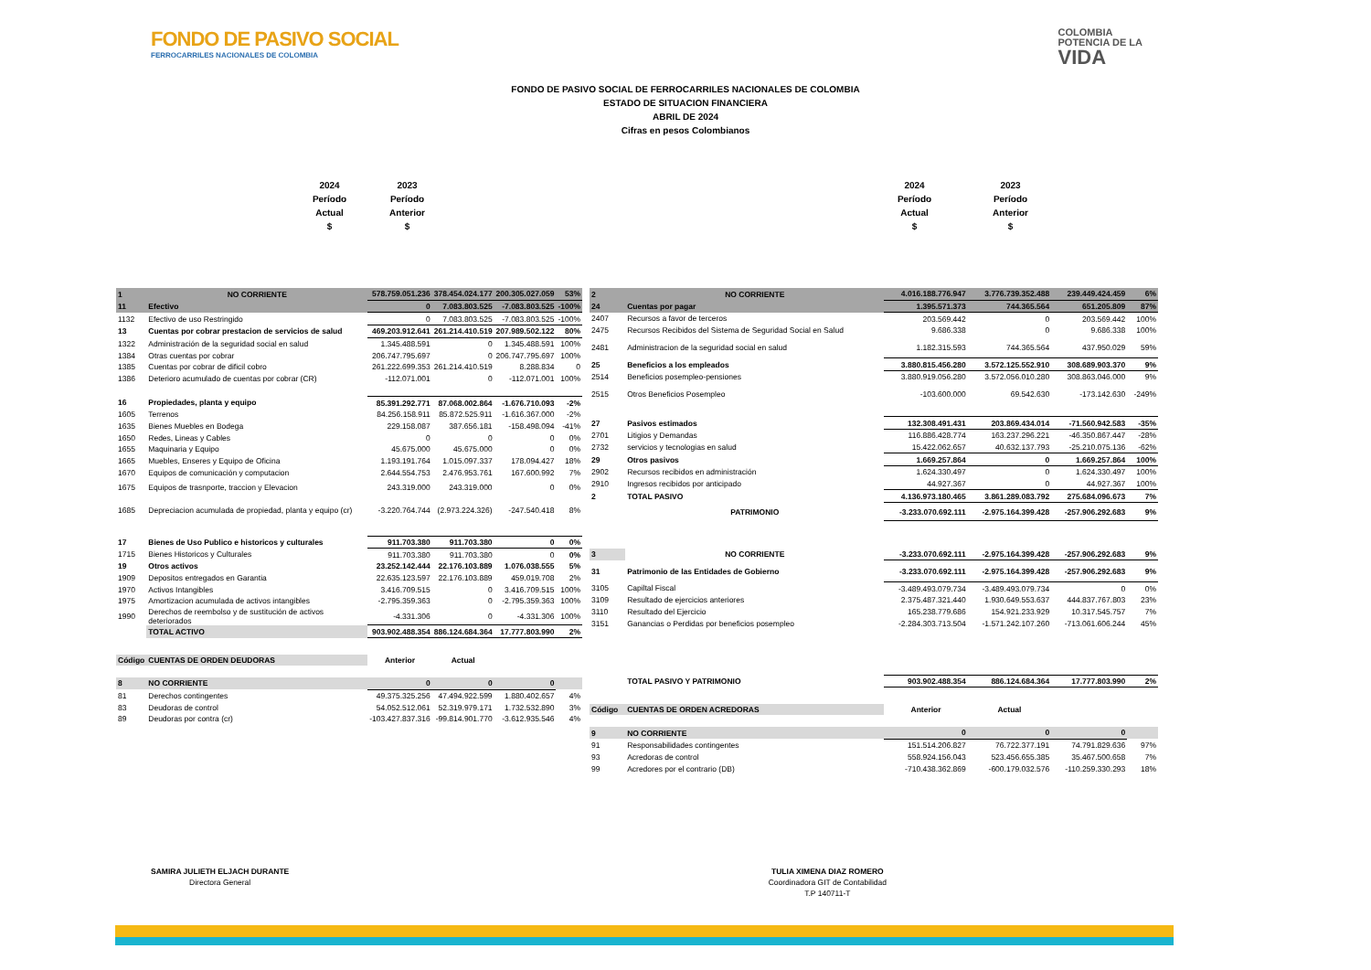FONDO DE PASIVO SOCIAL
FERROCARRILES NACIONALES DE COLOMBIA
COLOMBIA
POTENCIA DE LA
VIDA
FONDO DE PASIVO SOCIAL DE FERROCARRILES NACIONALES DE COLOMBIA
ESTADO DE SITUACION FINANCIERA
ABRIL DE 2024
Cifras en pesos Colombianos
2024
Período
Actual
$
2023
Período
Anterior
$
2024
Período
Actual
$
2023
Período
Anterior
$
| 1 | NO CORRIENTE | 578.759.051.236 | 378.454.024.177 | 200.305.027.059 | 53% |
| 11 | Efectivo | 0 | 7.083.803.525 | -7.083.803.525 | -100% |
| 1132 | Efectivo de uso Restringido | 0 | 7.083.803.525 | -7.083.803.525 | -100% |
| 13 | Cuentas por cobrar prestacion de servicios de salud | 469.203.912.641 | 261.214.410.519 | 207.989.502.122 | 80% |
| 1322 | Administración de la seguridad social en salud | 1.345.488.591 | 0 | 1.345.488.591 | 100% |
| 1384 | Otras cuentas por cobrar | 206.747.795.697 | 0 | 206.747.795.697 | 100% |
| 1385 | Cuentas por cobrar de dificil cobro | 261.222.699.353 | 261.214.410.519 | 8.288.834 | 0 |
| 1386 | Deterioro acumulado de cuentas por cobrar (CR) | -112.071.001 | 0 | -112.071.001 | 100% |
| 16 | Propiedades, planta y equipo | 85.391.292.771 | 87.068.002.864 | -1.676.710.093 | -2% |
| 1605 | Terrenos | 84.256.158.911 | 85.872.525.911 | -1.616.367.000 | -2% |
| 1635 | Bienes Muebles en Bodega | 229.158.087 | 387.656.181 | -158.498.094 | -41% |
| 1650 | Redes, Lineas y Cables | 0 | 0 | 0 | 0% |
| 1655 | Maquinaria y Equipo | 45.675.000 | 45.675.000 | 0 | 0% |
| 1665 | Muebles, Enseres y Equipo de Oficina | 1.193.191.764 | 1.015.097.337 | 178.094.427 | 18% |
| 1670 | Equipos de comunicación y computacion | 2.644.554.753 | 2.476.953.761 | 167.600.992 | 7% |
| 1675 | Equipos de trasnporte, traccion y Elevacion | 243.319.000 | 243.319.000 | 0 | 0% |
| 1685 | Depreciacion acumulada de propiedad, planta y equipo (cr) | -3.220.764.744 | (2.973.224.326) | -247.540.418 | 8% |
| 17 | Bienes de Uso Publico e historicos y culturales | 911.703.380 | 911.703.380 | 0 | 0% |
| 1715 | Bienes Historicos y Culturales | 911.703.380 | 911.703.380 | 0 | 0% |
| 19 | Otros activos | 23.252.142.444 | 22.176.103.889 | 1.076.038.555 | 5% |
| 1909 | Depositos entregados en Garantia | 22.635.123.597 | 22.176.103.889 | 459.019.708 | 2% |
| 1970 | Activos Intangibles | 3.416.709.515 | 0 | 3.416.709.515 | 100% |
| 1975 | Amortizacion acumulada de activos intangibles | -2.795.359.363 | 0 | -2.795.359.363 | 100% |
| 1990 | Derechos de reembolso y de sustitución de activos deteriorados | -4.331.306 | 0 | -4.331.306 | 100% |
| | TOTAL ACTIVO | 903.902.488.354 | 886.124.684.364 | 17.777.803.990 | 2% |
| Código | CUENTAS DE ORDEN DEUDORAS | Anterior | Actual | | |
| 8 | NO CORRIENTE | 0 | 0 | 0 | |
| 81 | Derechos contingentes | 49.375.325.256 | 47.494.922.599 | 1.880.402.657 | 4% |
| 83 | Deudoras de control | 54.052.512.061 | 52.319.979.171 | 1.732.532.890 | 3% |
| 89 | Deudoras por contra (cr) | -103.427.837.316 | -99.814.901.770 | -3.612.935.546 | 4% |
| 2 | NO CORRIENTE | 4.016.188.776.947 | 3.776.739.352.488 | 239.449.424.459 | 6% |
| 24 | Cuentas por pagar | 1.395.571.373 | 744.365.564 | 651.205.809 | 87% |
| 2407 | Recursos a favor de terceros | 203.569.442 | 0 | 203.569.442 | 100% |
| 2475 | Recursos Recibidos del Sistema de Seguridad Social en Salud | 9.686.338 | 0 | 9.686.338 | 100% |
| 2481 | Administracion de la seguridad social en salud | 1.182.315.593 | 744.365.564 | 437.950.029 | 59% |
| 25 | Beneficios a los empleados | 3.880.815.456.280 | 3.572.125.552.910 | 308.689.903.370 | 9% |
| 2514 | Beneficios posempleo-pensiones | 3.880.919.056.280 | 3.572.056.010.280 | 308.863.046.000 | 9% |
| 2515 | Otros Beneficios Posempleo | -103.600.000 | 69.542.630 | -173.142.630 | -249% |
| 27 | Pasivos estimados | 132.308.491.431 | 203.869.434.014 | -71.560.942.583 | -35% |
| 2701 | Litigios y Demandas | 116.886.428.774 | 163.237.296.221 | -46.350.867.447 | -28% |
| 2732 | servicios y tecnologias en salud | 15.422.062.657 | 40.632.137.793 | -25.210.075.136 | -62% |
| 29 | Otros pasivos | 1.669.257.864 | 0 | 1.669.257.864 | 100% |
| 2902 | Recursos recibidos en administración | 1.624.330.497 | 0 | 1.624.330.497 | 100% |
| 2910 | Ingresos recibidos por anticipado | 44.927.367 | 0 | 44.927.367 | 100% |
| 2 | TOTAL PASIVO | 4.136.973.180.465 | 3.861.289.083.792 | 275.684.096.673 | 7% |
| | PATRIMONIO | -3.233.070.692.111 | -2.975.164.399.428 | -257.906.292.683 | 9% |
| 3 | NO CORRIENTE | -3.233.070.692.111 | -2.975.164.399.428 | -257.906.292.683 | 9% |
| 31 | Patrimonio de las Entidades de Gobierno | -3.233.070.692.111 | -2.975.164.399.428 | -257.906.292.683 | 9% |
| 3105 | Capiltal Fiscal | -3.489.493.079.734 | -3.489.493.079.734 | 0 | 0% |
| 3109 | Resultado de ejercicios anteriores | 2.375.487.321.440 | 1.930.649.553.637 | 444.837.767.803 | 23% |
| 3110 | Resultado del Ejercicio | 165.238.779.686 | 154.921.233.929 | 10.317.545.757 | 7% |
| 3151 | Ganancias o Perdidas por beneficios posempleo | -2.284.303.713.504 | -1.571.242.107.260 | -713.061.606.244 | 45% |
| | TOTAL PASIVO Y PATRIMONIO | 903.902.488.354 | 886.124.684.364 | 17.777.803.990 | 2% |
| Código | CUENTAS DE ORDEN ACREDORAS | Anterior | Actual | | |
| 9 | NO CORRIENTE | 0 | 0 | 0 | |
| 91 | Responsabilidades contingentes | 151.514.206.827 | 76.722.377.191 | 74.791.829.636 | 97% |
| 93 | Acredoras de control | 558.924.156.043 | 523.456.655.385 | 35.467.500.658 | 7% |
| 99 | Acredores por el contrario (DB) | -710.438.362.869 | -600.179.032.576 | -110.259.330.293 | 18% |
SAMIRA JULIETH ELJACH DURANTE
Directora General
TULIA XIMENA DIAZ ROMERO
Coordinadora GIT de Contabilidad
T.P 140711-T